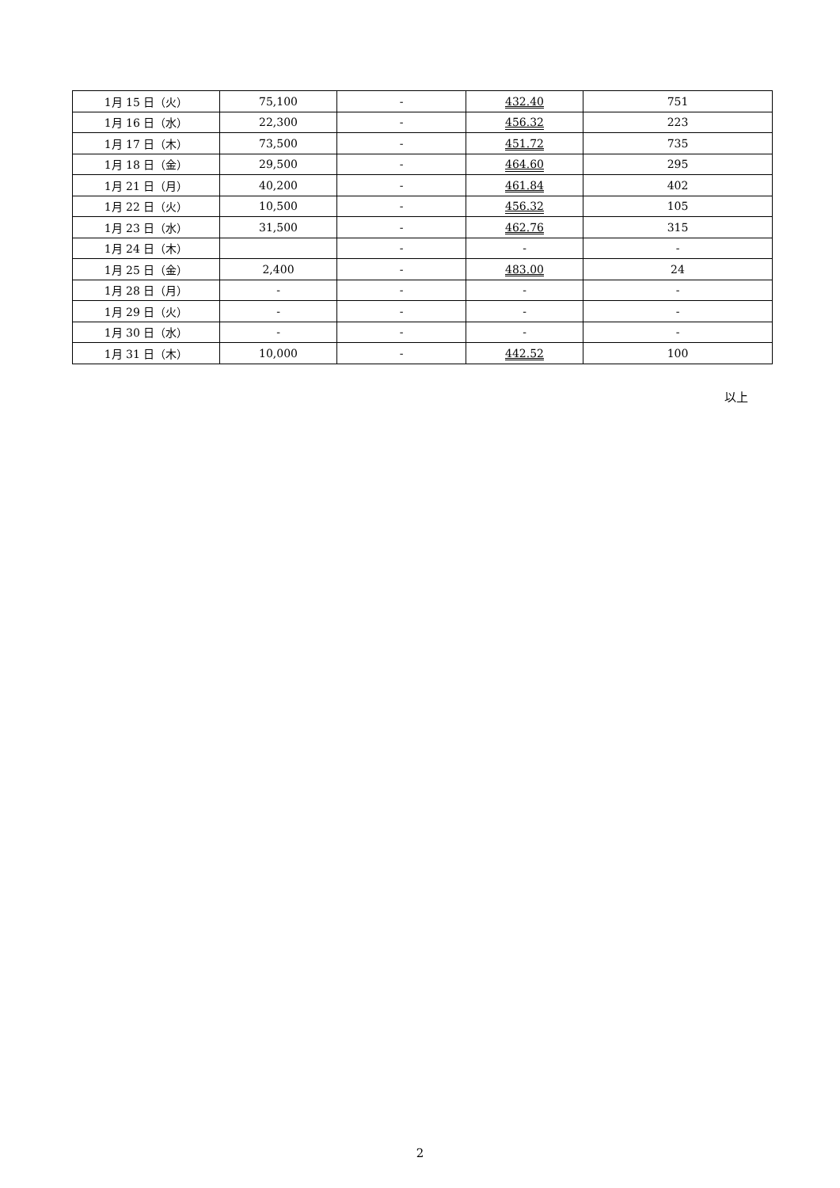| 1月 15 日（火） | 75,100 | - | 432.40 | 751 |
| 1月 16 日（水） | 22,300 | - | 456.32 | 223 |
| 1月 17 日（木） | 73,500 | - | 451.72 | 735 |
| 1月 18 日（金） | 29,500 | - | 464.60 | 295 |
| 1月 21 日（月） | 40,200 | - | 461.84 | 402 |
| 1月 22 日（火） | 10,500 | - | 456.32 | 105 |
| 1月 23 日（水） | 31,500 | - | 462.76 | 315 |
| 1月 24 日（木） | | - | - | - |
| 1月 25 日（金） | 2,400 | - | 483.00 | 24 |
| 1月 28 日（月） | - | - | - | - |
| 1月 29 日（火） | - | - | - | - |
| 1月 30 日（水） | - | - | - | - |
| 1月 31 日（木） | 10,000 | - | 442.52 | 100 |
以上
2